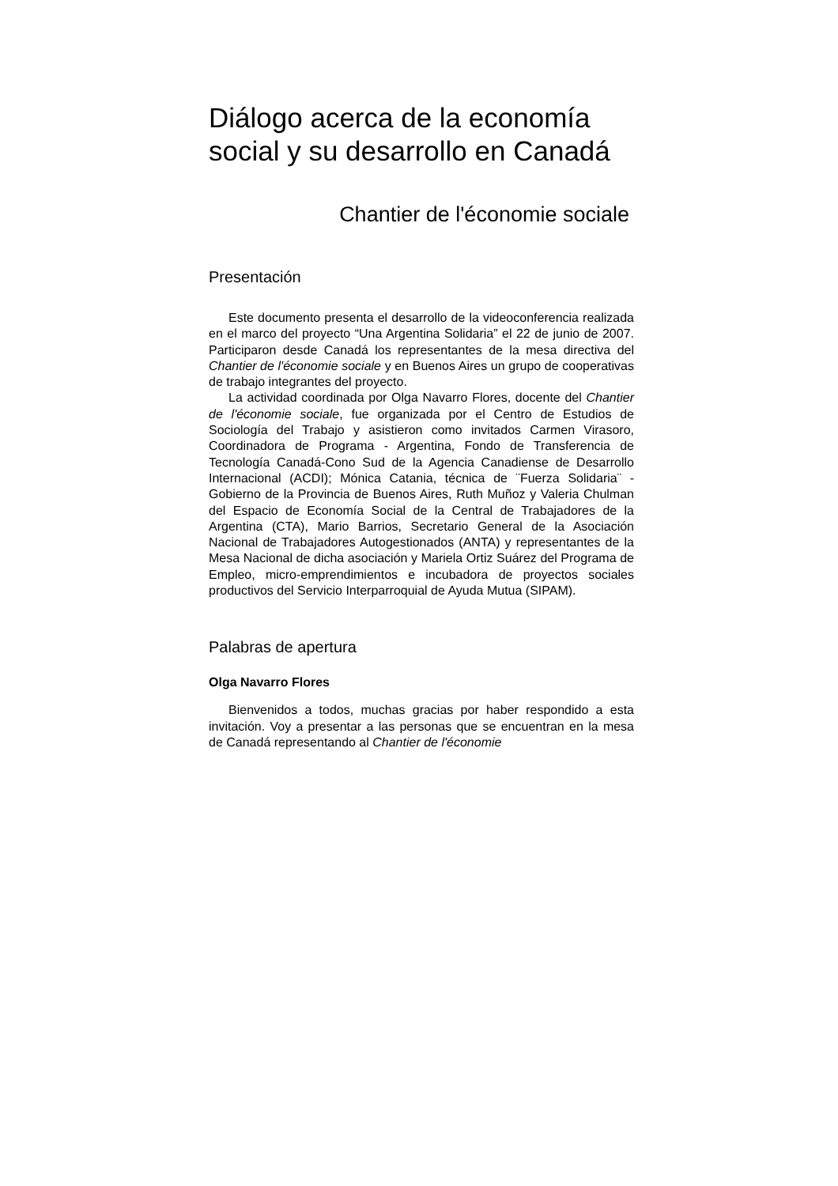Diálogo acerca de la economía social y su desarrollo en Canadá
Chantier de l'économie sociale
Presentación
Este documento presenta el desarrollo de la videoconferencia realizada en el marco del proyecto “Una Argentina Solidaria” el 22 de junio de 2007. Participaron desde Canadá los representantes de la mesa directiva del Chantier de l'économie sociale y en Buenos Aires un grupo de cooperativas de trabajo integrantes del proyecto.
La actividad coordinada por Olga Navarro Flores, docente del Chantier de l'économie sociale, fue organizada por el Centro de Estudios de Sociología del Trabajo y asistieron como invitados Carmen Virasoro, Coordinadora de Programa - Argentina, Fondo de Transferencia de Tecnología Canadá-Cono Sud de la Agencia Canadiense de Desarrollo Internacional (ACDI); Mónica Catania, técnica de ¨Fuerza Solidaria¨ - Gobierno de la Provincia de Buenos Aires, Ruth Muñoz y Valeria Chulman del Espacio de Economía Social de la Central de Trabajadores de la Argentina (CTA), Mario Barrios, Secretario General de la Asociación Nacional de Trabajadores Autogestionados (ANTA) y representantes de la Mesa Nacional de dicha asociación y Mariela Ortiz Suárez del Programa de Empleo, micro-emprendimientos e incubadora de proyectos sociales productivos del Servicio Interparroquial de Ayuda Mutua (SIPAM).
Palabras de apertura
Olga Navarro Flores
Bienvenidos a todos, muchas gracias por haber respondido a esta invitación. Voy a presentar a las personas que se encuentran en la mesa de Canadá representando al Chantier de l'économie